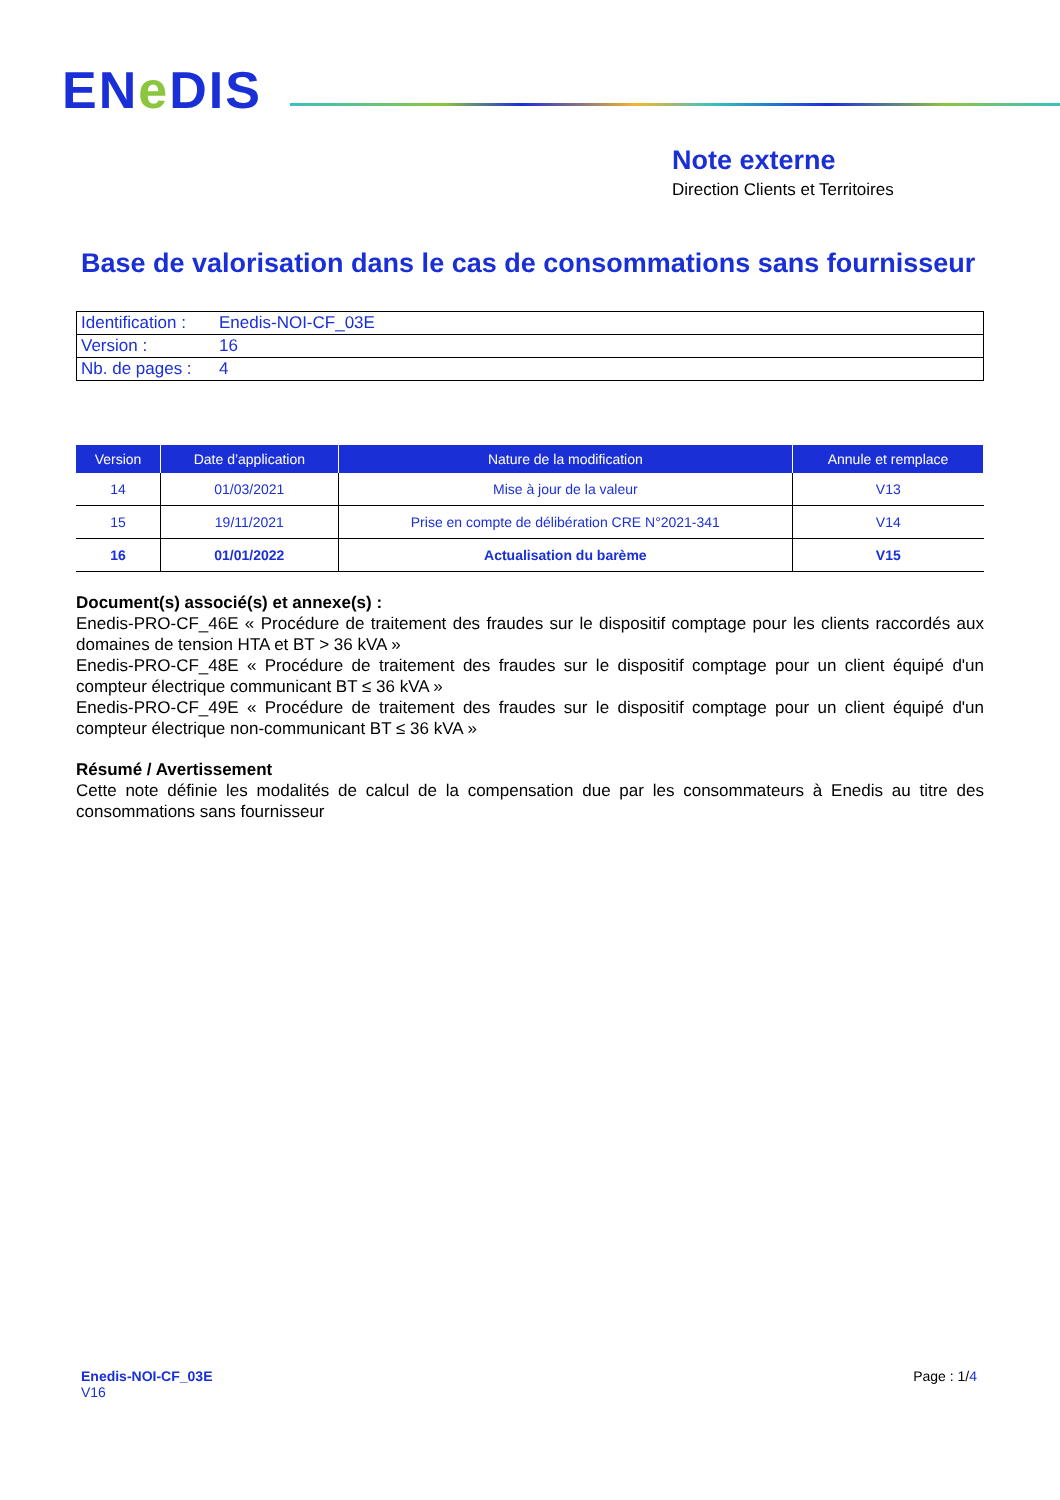ENe DIS
Note externe
Direction Clients et Territoires
Base de valorisation dans le cas de consommations sans fournisseur
| Identification : | Enedis-NOI-CF_03E |
| Version : | 16 |
| Nb. de pages : | 4 |
| Version | Date d’application | Nature de la modification | Annule et remplace |
| --- | --- | --- | --- |
| 14 | 01/03/2021 | Mise à jour de la valeur | V13 |
| 15 | 19/11/2021 | Prise en compte de délibération CRE N°2021-341 | V14 |
| 16 | 01/01/2022 | Actualisation du barème | V15 |
Document(s) associé(s) et annexe(s) :
Enedis-PRO-CF_46E « Procédure de traitement des fraudes sur le dispositif comptage pour les clients raccordés aux domaines de tension HTA et BT > 36 kVA »
Enedis-PRO-CF_48E « Procédure de traitement des fraudes sur le dispositif comptage pour un client équipé d'un compteur électrique communicant BT ≤ 36 kVA »
Enedis-PRO-CF_49E « Procédure de traitement des fraudes sur le dispositif comptage pour un client équipé d'un compteur électrique non-communicant BT ≤ 36 kVA »
Résumé / Avertissement
Cette note définie les modalités de calcul de la compensation due par les consommateurs à Enedis au titre des consommations sans fournisseur
Enedis-NOI-CF_03E
V16
Page : 1/4